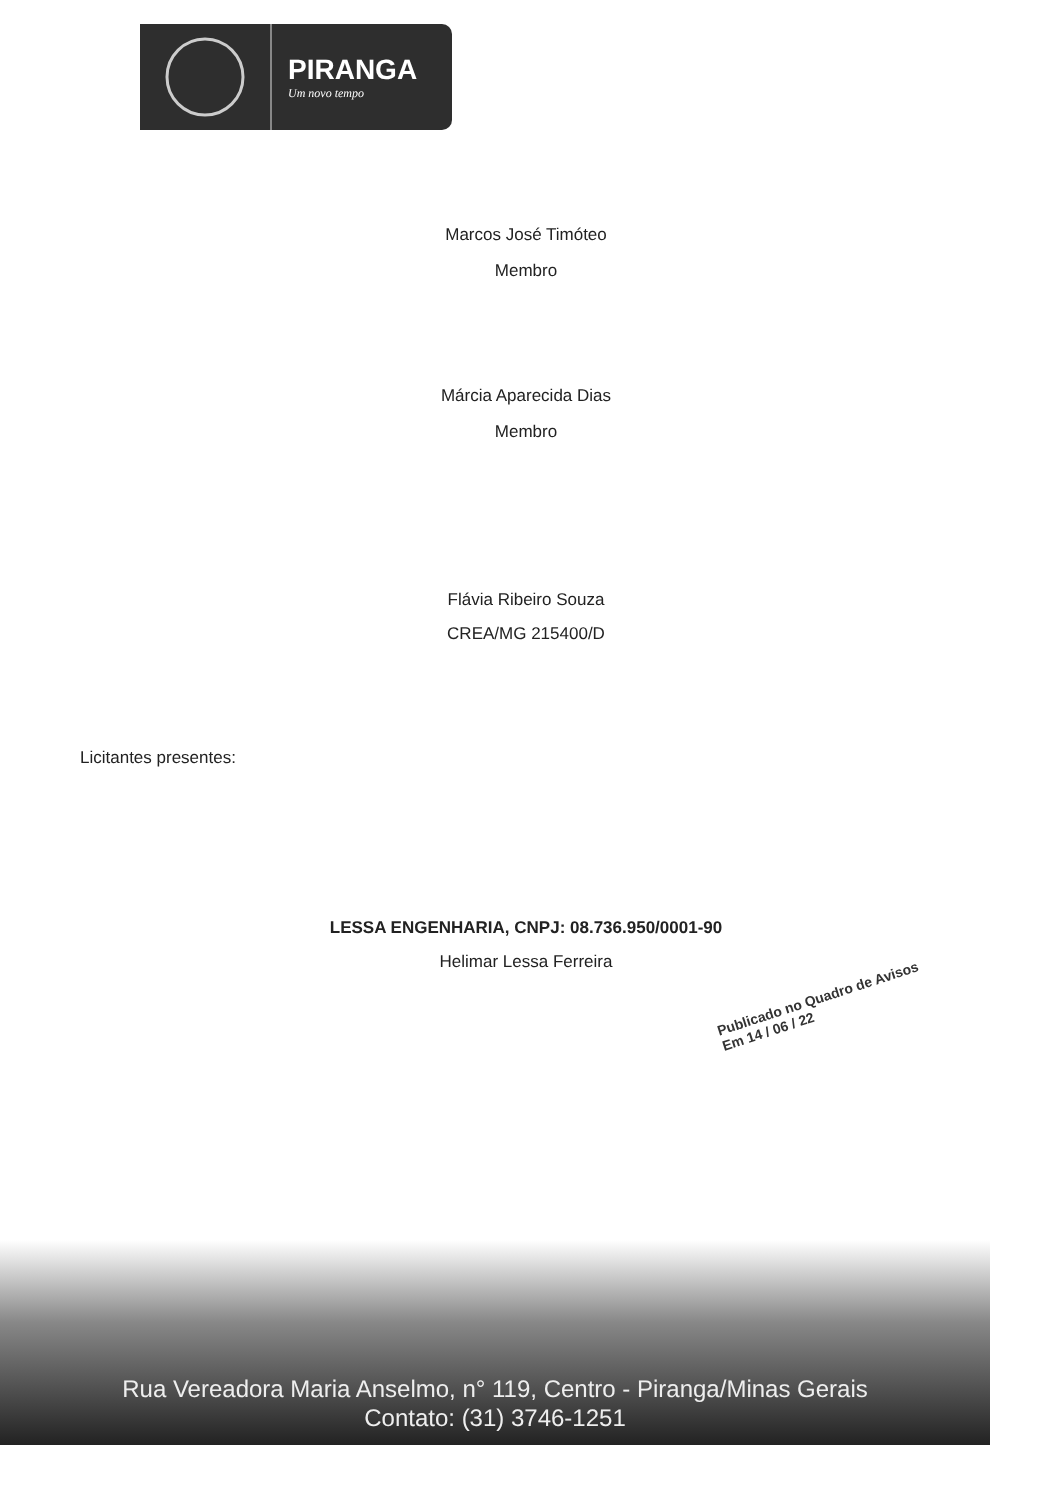PIRANGA
Um novo tempo
Marcos José Timóteo
Membro
Márcia Aparecida Dias
Membro
Flávia Ribeiro Souza
CREA/MG 215400/D
Licitantes presentes:
LESSA ENGENHARIA, CNPJ: 08.736.950/0001-90
Helimar Lessa Ferreira
Publicado no Quadro de Avisos
Em 14 / 06 / 22
Rua Vereadora Maria Anselmo, n° 119, Centro - Piranga/Minas Gerais
Contato: (31) 3746-1251